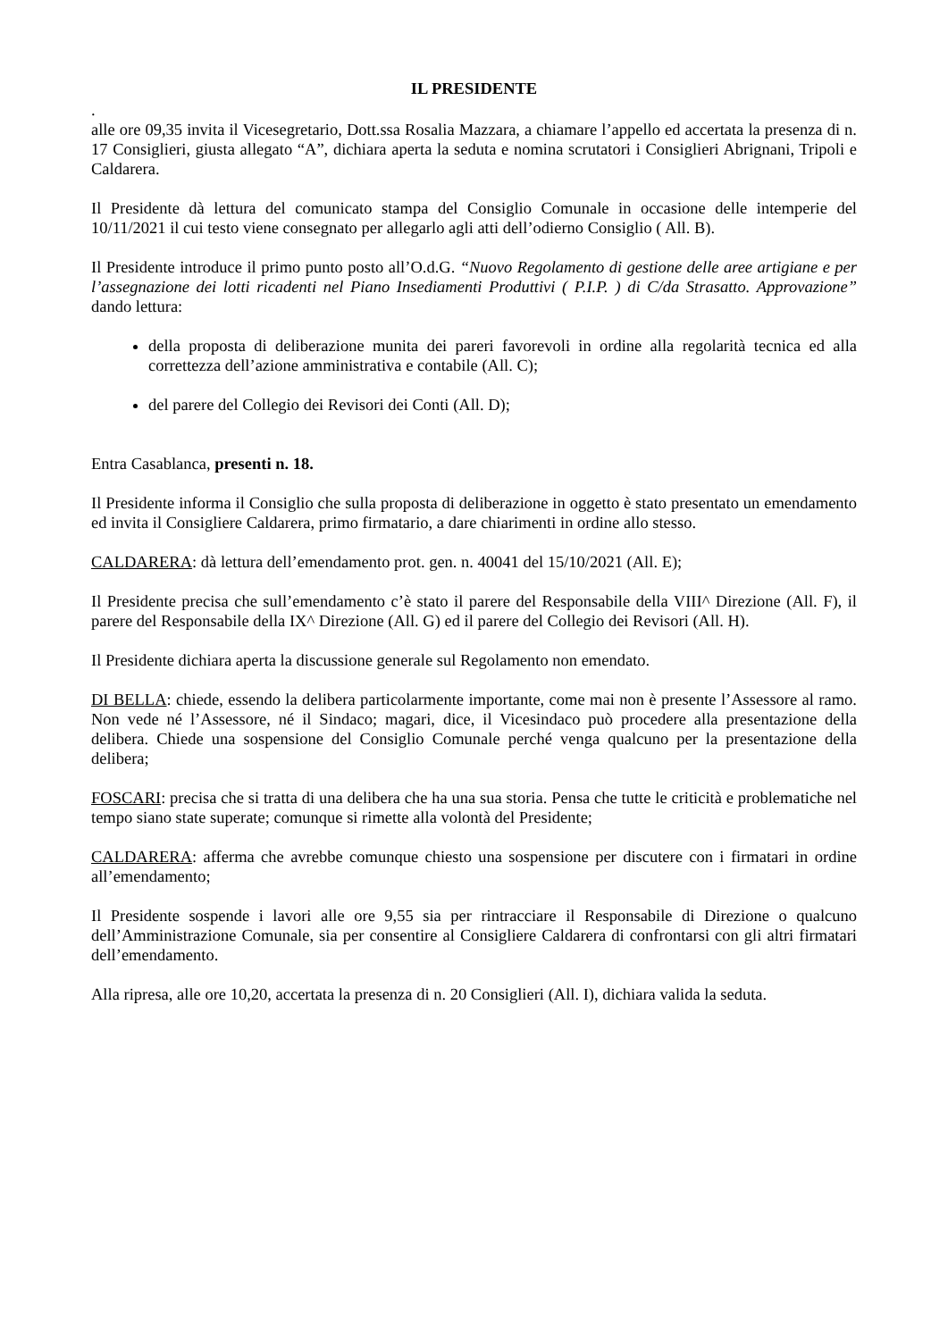IL PRESIDENTE
.
alle ore 09,35 invita il Vicesegretario, Dott.ssa Rosalia Mazzara, a chiamare l’appello ed accertata la presenza di n. 17 Consiglieri, giusta allegato “A”, dichiara aperta la seduta e nomina scrutatori i Consiglieri Abrignani, Tripoli e Caldarera.
Il Presidente dà lettura del comunicato stampa del Consiglio Comunale in occasione delle intemperie del 10/11/2021 il cui testo viene consegnato per allegarlo agli atti dell’odierno Consiglio ( All. B).
Il Presidente introduce il primo punto posto all’O.d.G. “Nuovo Regolamento di gestione delle aree artigiane e per l’assegnazione dei lotti ricadenti nel Piano Insediamenti Produttivi ( P.I.P. ) di C/da Strasatto. Approvazione” dando lettura:
della proposta di deliberazione munita dei pareri favorevoli in ordine alla regolarità tecnica ed alla correttezza dell’azione amministrativa e contabile (All. C);
del parere del Collegio dei Revisori dei Conti (All. D);
Entra Casablanca, presenti n. 18.
Il Presidente informa il Consiglio che sulla proposta di deliberazione in oggetto è stato presentato un emendamento ed invita il Consigliere Caldarera, primo firmatario, a dare chiarimenti in ordine allo stesso.
CALDARERA: dà lettura dell’emendamento prot. gen. n. 40041 del 15/10/2021 (All. E);
Il Presidente precisa che sull’emendamento c’è stato il parere del Responsabile della VIII^ Direzione (All. F), il parere del Responsabile della IX^ Direzione (All. G) ed il parere del Collegio dei Revisori (All. H).
Il Presidente dichiara aperta la discussione generale sul Regolamento non emendato.
DI BELLA: chiede, essendo la delibera particolarmente importante, come mai non è presente l’Assessore al ramo. Non vede né l’Assessore, né il Sindaco; magari, dice, il Vicesindaco può procedere alla presentazione della delibera. Chiede una sospensione del Consiglio Comunale perché venga qualcuno per la presentazione della delibera;
FOSCARI: precisa che si tratta di una delibera che ha una sua storia. Pensa che tutte le criticità e problematiche nel tempo siano state superate; comunque si rimette alla volontà del Presidente;
CALDARERA: afferma che avrebbe comunque chiesto una sospensione per discutere con i firmatari in ordine all’emendamento;
Il Presidente sospende i lavori alle ore 9,55 sia per rintracciare il Responsabile di Direzione o qualcuno dell’Amministrazione Comunale, sia per consentire al Consigliere Caldarera di confrontarsi con gli altri firmatari dell’emendamento.
Alla ripresa, alle ore 10,20, accertata la presenza di n. 20 Consiglieri (All. I), dichiara valida la seduta.